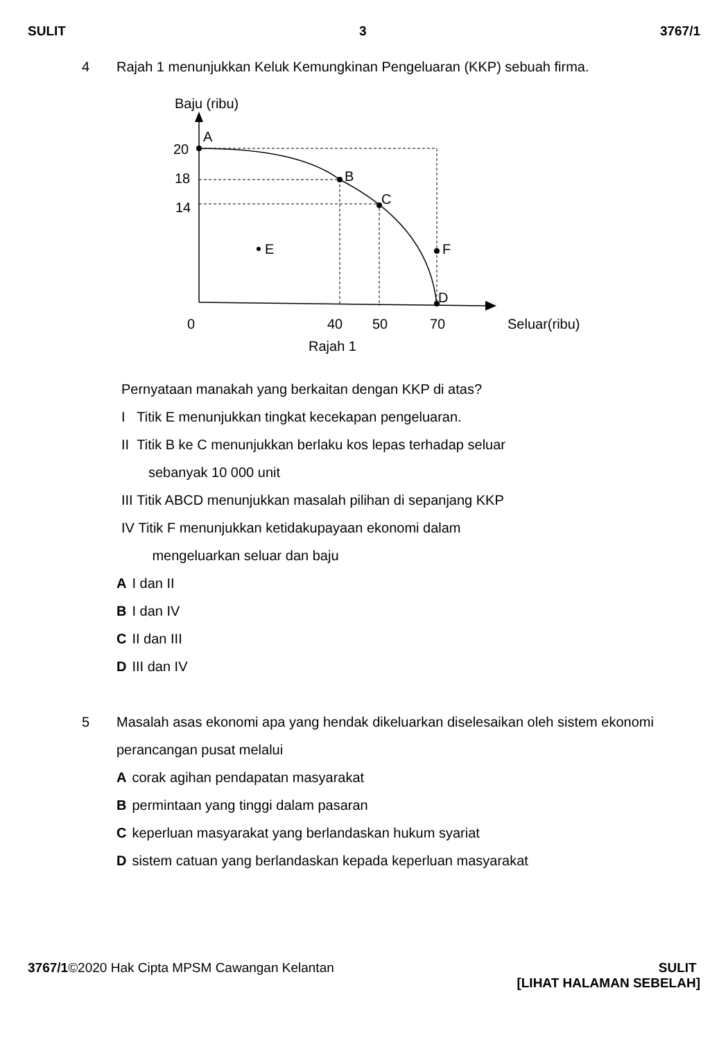SULIT 3 3767/1
4 Rajah 1 menunjukkan Keluk Kemungkinan Pengeluaran (KKP) sebuah firma.
Baju (ribu)
A
B
C
D
E
F
20
18
14
0
40
50
70
Seluar(ribu)
Rajah 1
Pernyataan manakah yang berkaitan dengan KKP di atas?
I Titik E menunjukkan tingkat kecekapan pengeluaran.
II Titik B ke C menunjukkan berlaku kos lepas terhadap seluar
sebanyak 10 000 unit
III Titik ABCD menunjukkan masalah pilihan di sepanjang KKP
IV Titik F menunjukkan ketidakupayaan ekonomi dalam
mengeluarkan seluar dan baju
A I dan II
B I dan IV
C II dan III
D III dan IV
5 Masalah asas ekonomi apa yang hendak dikeluarkan diselesaikan oleh sistem ekonomi perancangan pusat melalui
Acorak agihan pendapatan masyarakat
Bpermintaan yang tinggi dalam pasaran
Ckeperluan masyarakat yang berlandaskan hukum syariat
Dsistem catuan yang berlandaskan kepada keperluan masyarakat
3767/1©2020 Hak Cipta MPSM Cawangan Kelantan SULIT
[LIHAT HALAMAN SEBELAH]